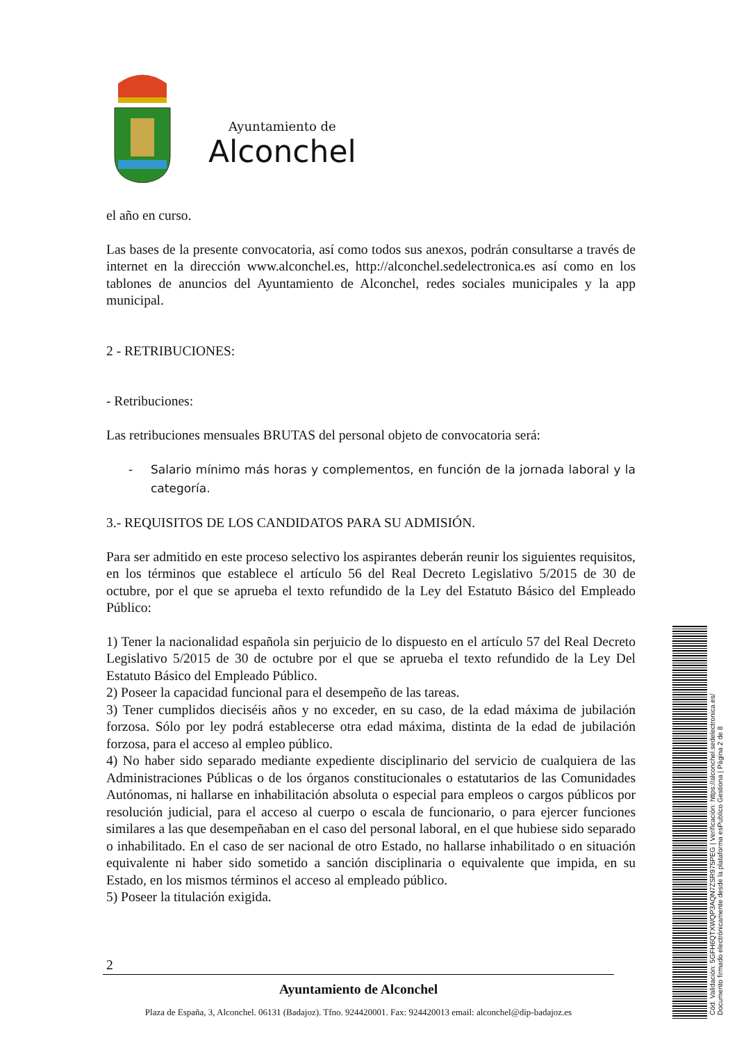Ayuntamiento de
Alconchel
el año en curso.
Las bases de la presente convocatoria, así como todos sus anexos, podrán consultarse a través de internet en la dirección www.alconchel.es, http://alconchel.sedelectronica.es así como en los tablones de anuncios del Ayuntamiento de Alconchel, redes sociales municipales y la app municipal.
2 - RETRIBUCIONES:
- Retribuciones:
Las retribuciones mensuales BRUTAS del personal objeto de convocatoria será:
- Salario mínimo más horas y complementos, en función de la jornada laboral y la categoría.
3.- REQUISITOS DE LOS CANDIDATOS PARA SU ADMISIÓN.
Para ser admitido en este proceso selectivo los aspirantes deberán reunir los siguientes requisitos, en los términos que establece el artículo 56 del Real Decreto Legislativo 5/2015 de 30 de octubre, por el que se aprueba el texto refundido de la Ley del Estatuto Básico del Empleado Público:
1) Tener la nacionalidad española sin perjuicio de lo dispuesto en el artículo 57 del Real Decreto Legislativo 5/2015 de 30 de octubre por el que se aprueba el texto refundido de la Ley Del Estatuto Básico del Empleado Público.
2) Poseer la capacidad funcional para el desempeño de las tareas.
3) Tener cumplidos dieciséis años y no exceder, en su caso, de la edad máxima de jubilación forzosa. Sólo por ley podrá establecerse otra edad máxima, distinta de la edad de jubilación forzosa, para el acceso al empleo público.
4) No haber sido separado mediante expediente disciplinario del servicio de cualquiera de las Administraciones Públicas o de los órganos constitucionales o estatutarios de las Comunidades Autónomas, ni hallarse en inhabilitación absoluta o especial para empleos o cargos públicos por resolución judicial, para el acceso al cuerpo o escala de funcionario, o para ejercer funciones similares a las que desempeñaban en el caso del personal laboral, en el que hubiese sido separado o inhabilitado. En el caso de ser nacional de otro Estado, no hallarse inhabilitado o en situación equivalente ni haber sido sometido a sanción disciplinaria o equivalente que impida, en su Estado, en los mismos términos el acceso al empleado público.
5) Poseer la titulación exigida.
2
Ayuntamiento de Alconchel
Plaza de España, 3, Alconchel. 06131 (Badajoz). Tfno. 924420001. Fax: 924420013 email: alconchel@dip-badajoz.es
Cód. Validación: 5GFH6QTXWQP3AQN7ZSR975PEG | Verificación: https://alconchel.sedelectronica.es/
Documento firmado electrónicamente desde la plataforma esPublico Gestiona | Página 2 de 8